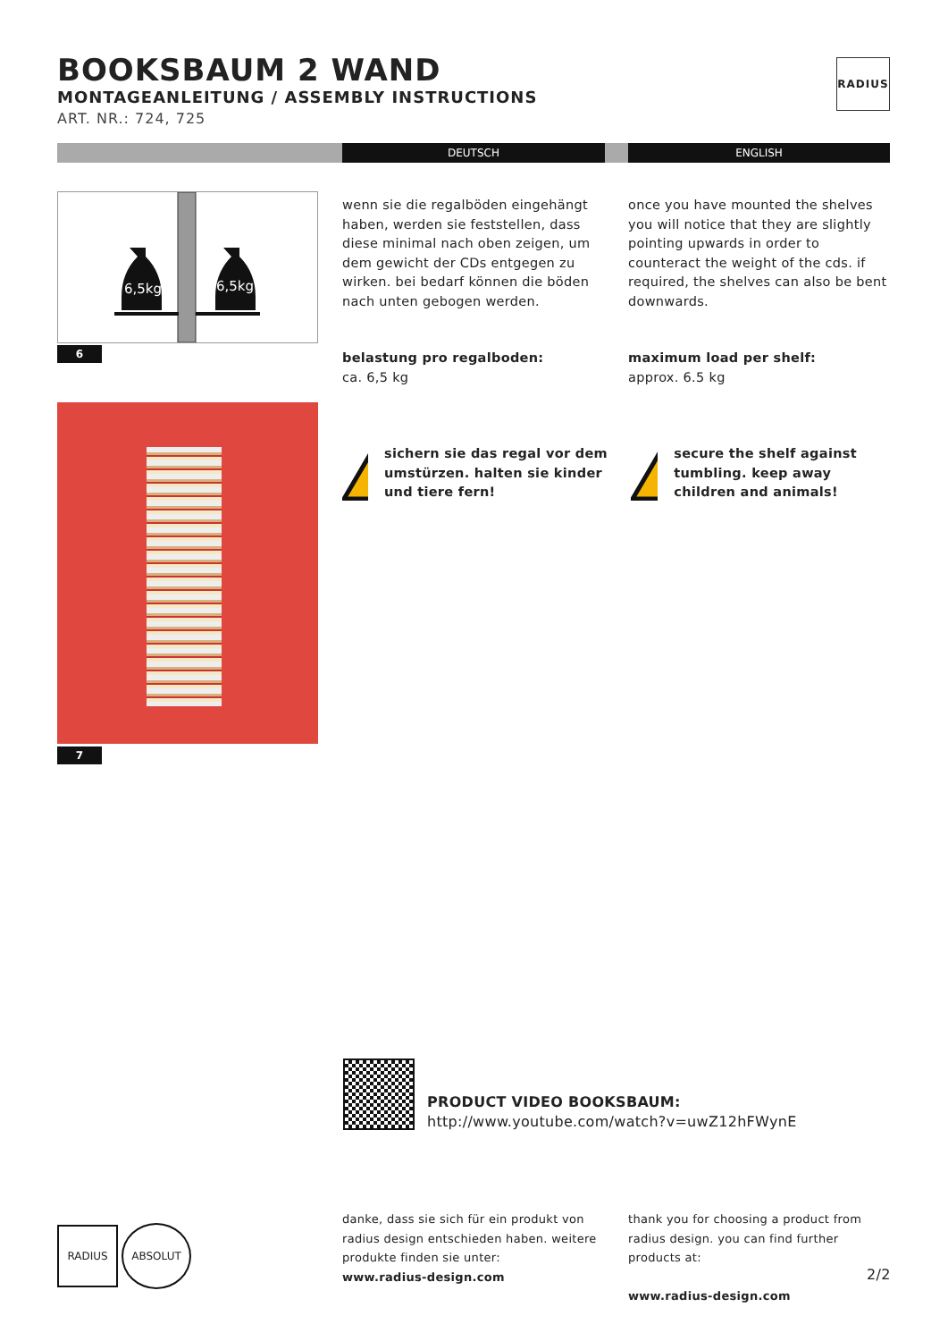BOOKSBAUM 2 WAND
MONTAGEANLEITUNG / ASSEMBLY INSTRUCTIONS
ART. NR.: 724, 725
RADIUS
DEUTSCH ENGLISH
6,5kg
6,5kg
6
7
wenn sie die regalböden eingehängt haben, werden sie feststellen, dass diese minimal nach oben zeigen, um dem gewicht der CDs entgegen zu wirken. bei bedarf können die böden nach unten gebogen werden.
once you have mounted the shelves you will notice that they are slightly pointing upwards in order to counteract the weight of the cds. if required, the shelves can also be bent downwards.
belastung pro regalboden:
ca. 6,5 kg
maximum load per shelf:
approx. 6.5 kg
!
sichern sie das regal vor dem umstürzen. halten sie kinder und tiere fern!
!
secure the shelf against tumbling. keep away children and animals!
PRODUCT VIDEO BOOKSBAUM:
http://www.youtube.com/watch?v=uwZ12hFWynE
RADIUS ABSOLUT
danke, dass sie sich für ein produkt von radius design entschieden haben. weitere produkte finden sie unter:
www.radius-design.com
thank you for choosing a product from radius design. you can find further products at:
www.radius-design.com
2/2